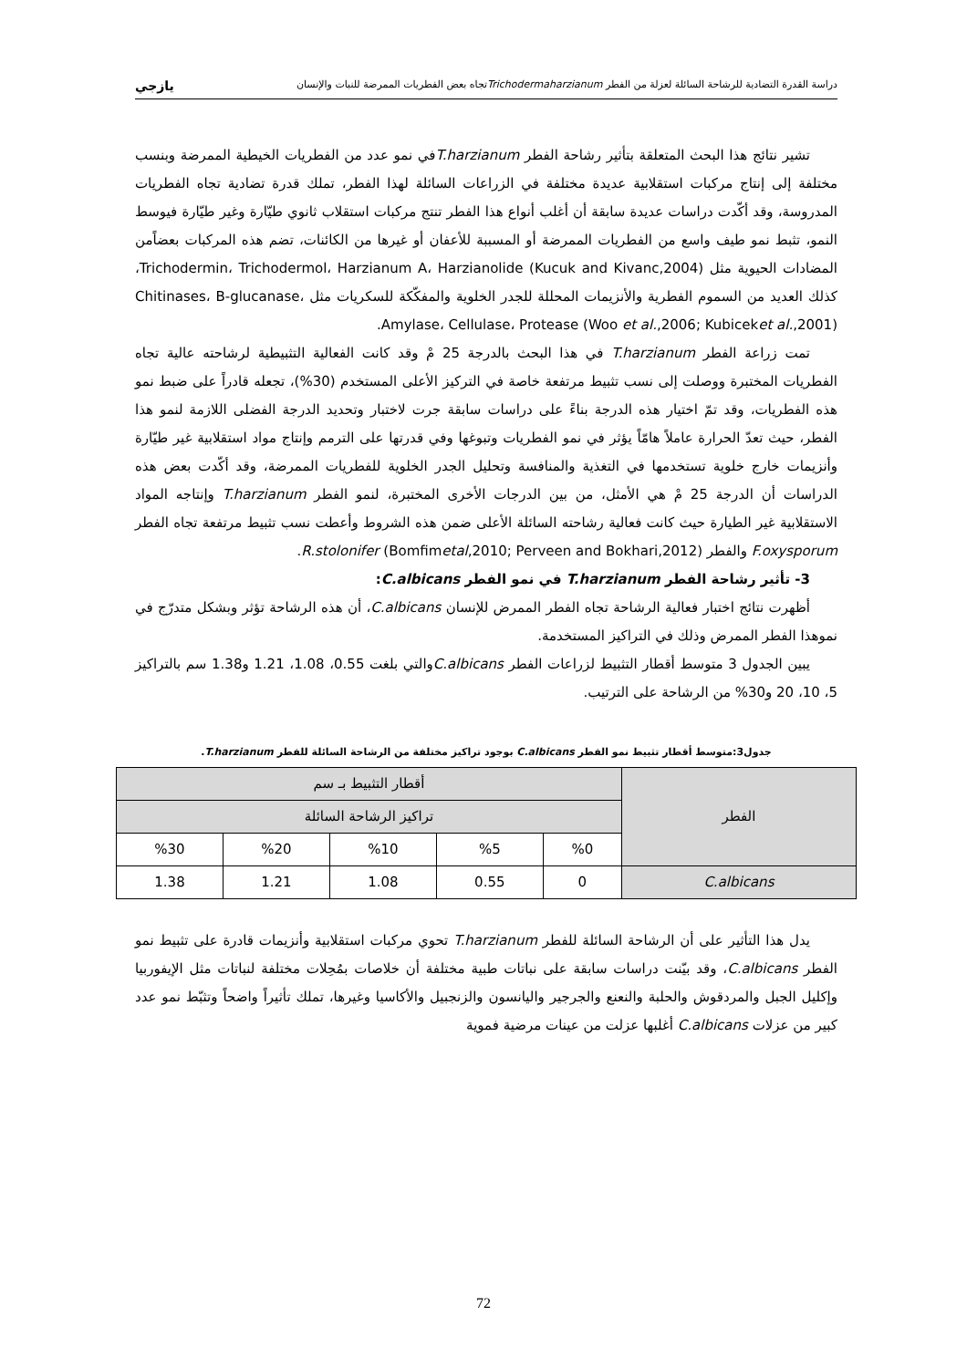دراسة القدرة التضادية للرشاحة السائلة لعزلة من الفطر Trichodermaharzianumتجاه بعض الفطريات الممرضة للنبات والإنسان يازجي
تشير نتائج هذا البحث المتعلقة بتأثير رشاحة الفطر T.harzianumفي نمو عدد من الفطريات الخيطية الممرضة وبنسب مختلفة إلى إنتاج مركبات استقلابية عديدة مختلفة في الزراعات السائلة لهذا الفطر، تملك قدرة تضادية تجاه الفطريات المدروسة، وقد أكّدت دراسات عديدة سابقة أن أغلب أنواع هذا الفطر تنتج مركبات استقلاب ثانوي طيّارة وغير طيّارة فيوسط النمو، تثبط نمو طيف واسع من الفطريات الممرضة أو المسببة للأعفان أو غيرها من الكائنات، تضم هذه المركبات بعضاًمن المضادات الحيوية مثل Trichodermin، Trichodermol، Harzianum A، Harzianolide (Kucuk and Kivanc,2004)، كذلك العديد من السموم الفطرية والأنزيمات المحللة للجدر الخلوية والمفكّكة للسكريات مثل Chitinases، B-glucanase، Amylase، Cellulase، Protease (Woo et al.,2006; Kubiceket al.,2001).
تمت زراعة الفطر T.harzianum في هذا البحث بالدرجة 25 مْ وقد كانت الفعالية التثبيطية لرشاحته عالية تجاه الفطريات المختبرة ووصلت إلى نسب تثبيط مرتفعة خاصة في التركيز الأعلى المستخدم (30%)، تجعله قادراً على ضبط نمو هذه الفطريات، وقد تمّ اختيار هذه الدرجة بناءً على دراسات سابقة جرت لاختبار وتحديد الدرجة الفضلى اللازمة لنمو هذا الفطر، حيث تعدّ الحرارة عاملاً هامّاً يؤثر في نمو الفطريات وتبوغها وفي قدرتها على الترمم وإنتاج مواد استقلابية غير طيّارة وأنزيمات خارج خلوية تستخدمها في التغذية والمنافسة وتحليل الجدر الخلوية للفطريات الممرضة، وقد أكّدت بعض هذه الدراسات أن الدرجة 25 مْ هي الأمثل، من بين الدرجات الأخرى المختبرة، لنمو الفطر T.harzianum وإنتاجه المواد الاستقلابية غير الطيارة حيث كانت فعالية رشاحته السائلة الأعلى ضمن هذه الشروط وأعطت نسب تثبيط مرتفعة تجاه الفطر F.oxysporum والفطر R.stolonifer (Bomfimetal,2010; Perveen and Bokhari,2012).
3- تأثير رشاحة الفطر T.harzianum في نمو الفطر C.albicans:
أظهرت نتائج اختبار فعالية الرشاحة تجاه الفطر الممرض للإنسان C.albicans، أن هذه الرشاحة تؤثر وبشكل متدرّج في نموهذا الفطر الممرض وذلك في التراكيز المستخدمة.
يبين الجدول 3 متوسط أقطار التثبيط لزراعات الفطر C.albicansوالتي بلغت 0.55، 1.08، 1.21 و1.38 سم بالتراكيز 5، 10، 20 و30% من الرشاحة على الترتيب.
جدول3:متوسط أقطار تثبيط نمو الفطر C.albicans بوجود تراكيز مختلفة من الرشاحة السائلة للفطر T.harzianum.
| الفطر | أقطار التثبيط بـ سم | | | | |
| --- | --- | --- | --- | --- | --- |
| | تراكيز الرشاحة السائلة | | | | |
| | %0 | %5 | %10 | %20 | %30 |
| C.albicans | 0 | 0.55 | 1.08 | 1.21 | 1.38 |
يدل هذا التأثير على أن الرشاحة السائلة للفطر T.harzianum تحوي مركبات استقلابية وأنزيمات قادرة على تثبيط نمو الفطر C.albicans، وقد بيّنت دراسات سابقة على نباتات طبية مختلفة أن خلاصات بمُحِلات مختلفة لنباتات مثل الإيفوربيا وإكليل الجبل والمردقوش والحلبة والنعنع والجرجير واليانسون والزنجبيل والأكاسيا وغيرها، تملك تأثيراً واضحاً وتثبّط نمو عدد كبير من عزلات C.albicans أغلبها عزلت من عينات مرضية فموية
72